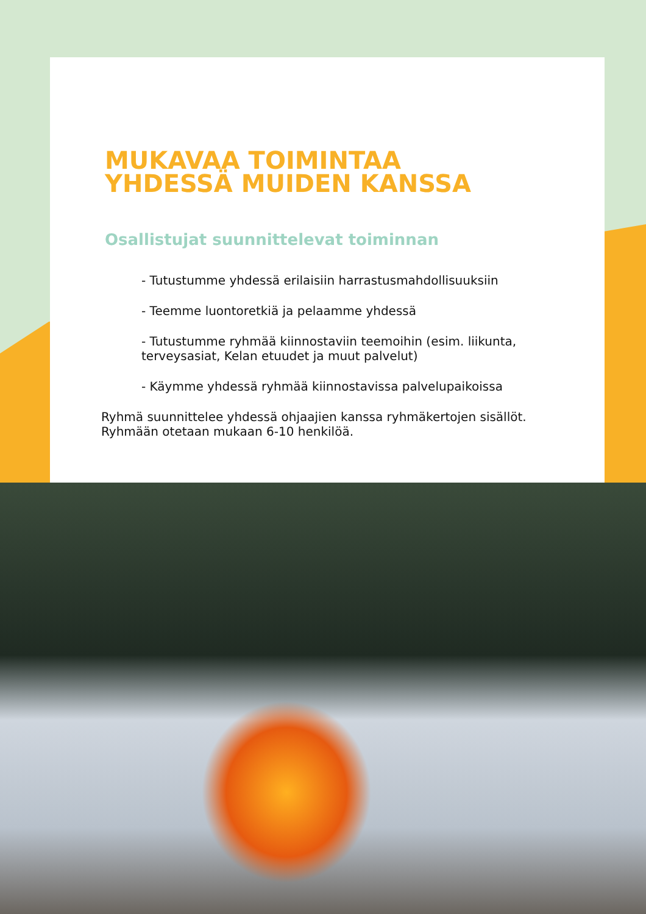MUKAVAA TOIMINTAA
YHDESSÄ MUIDEN KANSSA
Osallistujat suunnittelevat toiminnan
- Tutustumme yhdessä erilaisiin harrastusmahdollisuuksiin
- Teemme luontoretkiä ja pelaamme yhdessä
- Tutustumme ryhmää kiinnostaviin teemoihin (esim. liikunta, terveysasiat, Kelan etuudet ja muut palvelut)
- Käymme yhdessä ryhmää kiinnostavissa palvelupaikoissa
Ryhmä suunnittelee yhdessä ohjaajien kanssa ryhmäkertojen sisällöt. Ryhmään otetaan mukaan 6-10 henkilöä.